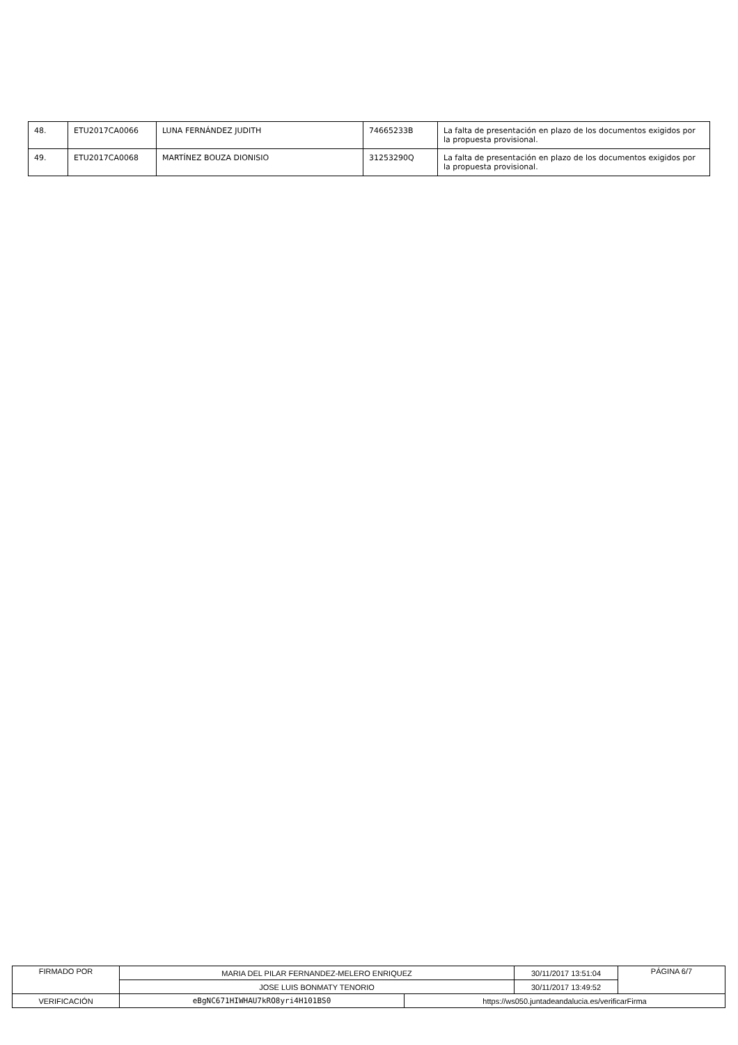| 48. | ETU2017CA0066 | LUNA FERNÁNDEZ JUDITH | 74665233B | La falta de presentación en plazo de los documentos exigidos por la propuesta provisional. |
| 49. | ETU2017CA0068 | MARTÍNEZ BOUZA DIONISIO | 31253290Q | La falta de presentación en plazo de los documentos exigidos por la propuesta provisional. |
| FIRMADO POR | MARIA DEL PILAR FERNANDEZ-MELERO ENRIQUEZ | | 30/11/2017 13:51:04 | PÁGINA 6/7 |
| | JOSE LUIS BONMATY TENORIO | | 30/11/2017 13:49:52 | |
| VERIFICACIÓN | eBgNC671HIWHAU7kRO8yri4H101BS0 | https://ws050.juntadeandalucia.es/verificarFirma | | |